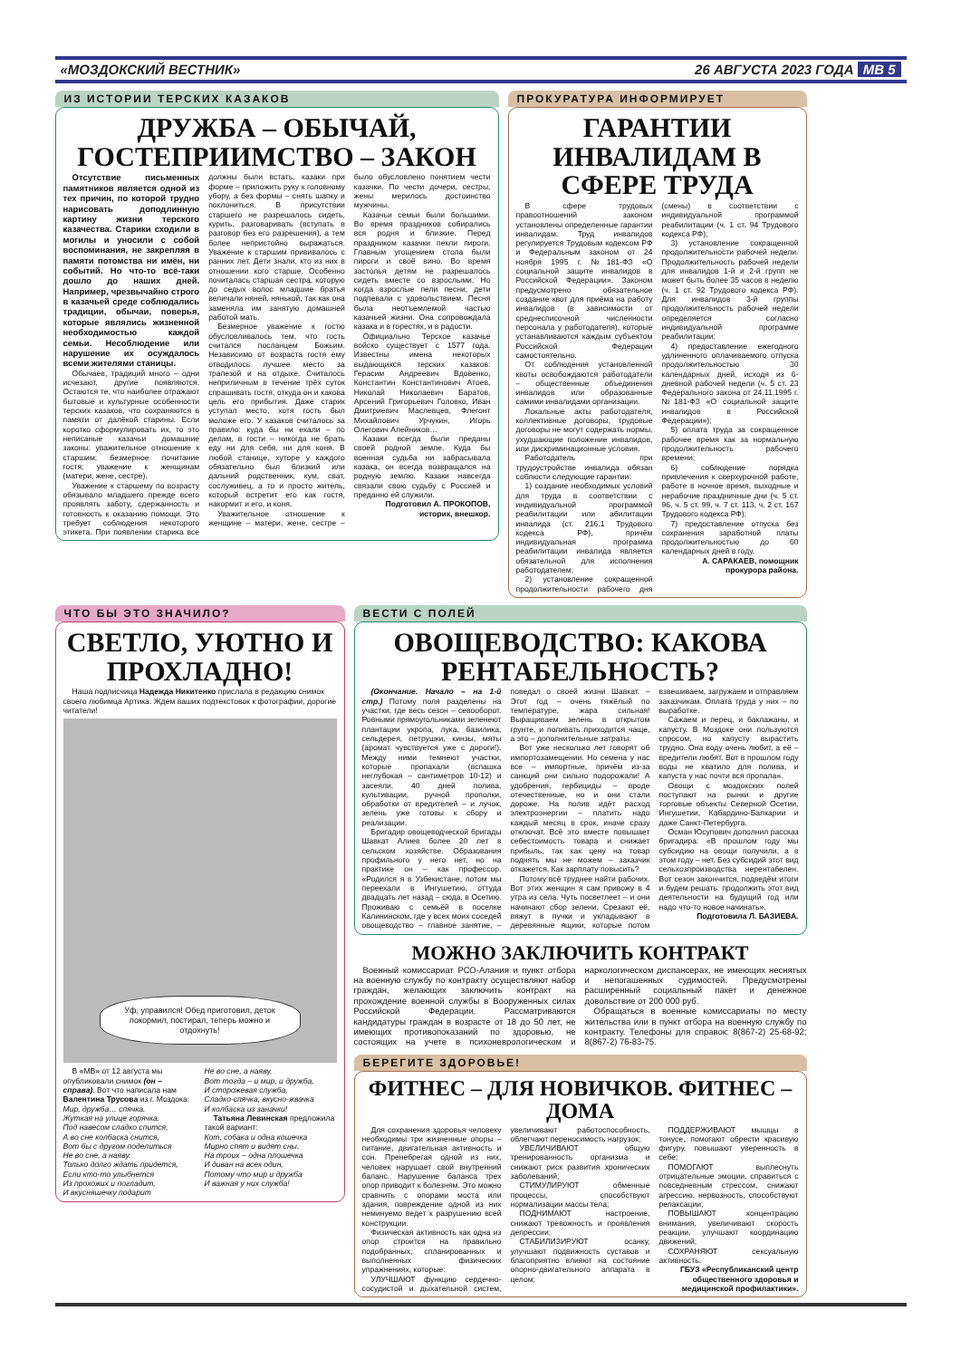«МОЗДОКСКИЙ ВЕСТНИК» 26 АВГУСТА 2023 ГОДА МВ 5
ИЗ ИСТОРИИ ТЕРСКИХ КАЗАКОВ
ДРУЖБА – ОБЫЧАЙ, ГОСТЕПРИИМСТВО – ЗАКОН
Отсутствие письменных памятников является одной из тех причин, по которой трудно нарисовать доподлинную картину жизни терского казачества. Старики сходили в могилы и уносили с собой воспоминания, не закрепляя в памяти потомства ни имён, ни событий. Но что-то всё-таки дошло до наших дней. Например, чрезвычайно строго в казачьей среде соблюдались традиции, обычаи, поверья, которые являлись жизненной необходимостью каждой семьи. Несоблюдение или нарушение их осуждалось всеми жителями станицы.
Обычаев, традиций много – одни исчезают, другие появляются. Остаются те, что наиболее отражают бытовые и культурные особенности терских казаков, что сохраняются в памяти от далёкой старины. Если коротко сформулировать их, то это неписаные казачьи домашние законы: уважительное отношение к старшим; безмерное почитание гостя; уважение к женщинам (матери, жене, сестре).
Уважение к старшему по возрасту обязывало младшего прежде всего проявлять заботу, сдержанность и готовность к оказанию помощи. Это требует соблюдения некоторого этикета. При появлении старика все должны были встать, казаки при форме – приложить руку к головному убору, а без формы – снять шапку и поклониться. В присутствии старшего не разрешалось сидеть, курить, разговаривать (вступать в разговор без его разрешения), а тем более непристойно выражаться. Уважение к старшим прививалось с ранних лет. Дети знали, кто из них в отношении кого старше. Особенно почиталась старшая сестра, которую до седых волос младшие братья величали няней, нянькой, так как она заменяла им занятую домашней работой мать.
Безмерное уважение к гостю обусловливалось тем, что гость считался посланцем Божьим. Независимо от возраста гостя ему отводилось лучшее место за трапезой и на отдыхе. Считалось неприличным в течение трёх суток спрашивать гостя, откуда он и какова цель его прибытия. Даже старик уступал место, хотя гость был моложе его. У казаков считалось за правило: куда бы ни ехали – по делам, в гости – никогда не брать еду ни для себя, ни для коня. В любой станице, хуторе у каждого обязательно был близкий или дальний родственник, кум, сват, сослуживец, а то и просто житель, который встретит его как гостя, накормит и его, и коня.
Уважительное отношение к женщине – матери, жене, сестре – было обусловлено понятием чести казачки. По чести дочери, сестры, жены мерилось достоинство мужчины.
Казачьи семьи были большими. Во время праздников собирались вся родня и близкие. Перед праздником казачки пекли пироги. Главным угощением стола были пироги и своё вино. Во время застолья детям не разрешалось сидеть вместе со взрослыми. Но когда взрослые пели песни, дети подпевали с удовольствием. Песня была неотъемлемой частью казачьей жизни. Она сопровождала казака и в горестях, и в радости.
Официально Терское казачье войско существует с 1577 года. Известны имена некоторых выдающихся терских казаков: Герасим Андреевич Вдовенко, Константин Константинович Атоев, Николай Николаевич Баратов, Арсений Григорьевич Головко, Иван Дмитриевич Маслевцев, Флегонт Михайлович Урчукин, Игорь Олегович Алейников…
Казаки всегда были преданы своей родной земле. Куда бы военная судьба ни забрасывала казака, он всегда возвращался на родную землю. Казаки навсегда связали свою судьбу с Россией и преданно ей служили.
Подготовил А. ПРОКОПОВ, историк, внешкор.
ПРОКУРАТУРА ИНФОРМИРУЕТ
ГАРАНТИИ ИНВАЛИДАМ В СФЕРЕ ТРУДА
В сфере трудовых правоотношений законом установлены определенные гарантии инвалидам. Труд инвалидов регулируется Трудовым кодексом РФ и Федеральным законом от 24 ноября 1995 г. №181-ФЗ «О социальной защите инвалидов в Российской Федерации». Законом предусмотрено обязательное создание квот для приёма на работу инвалидов (в зависимости от среднесписочной численности персонала у работодателя), которые устанавливаются каждым субъектом Российской Федерации самостоятельно.
От соблюдения установленной квоты освобождаются работодатели – общественные объединения инвалидов или образованные самими инвалидами организации.
Локальные акты работодателя, коллективные договоры, трудовые договоры не могут содержать нормы, ухудшающие положение инвалидов, или дискриминационные условия.
Работодатель при трудоустройстве инвалида обязан соблюсти следующие гарантии:
1) создание необходимых условий для труда в соответствии с индивидуальной программой реабилитации или абилитации инвалида (ст. 216.1 Трудового кодекса РФ), причём индивидуальная программа реабилитации инвалида является обязательной для исполнения работодателем;
2) установление сокращенной продолжительности рабочего дня (смены) в соответствии с индивидуальной программой реабилитации (ч. 1 ст. 94 Трудового кодекса РФ);
3) установление сокращенной продолжительности рабочей недели. Продолжительность рабочей недели для инвалидов 1-й и 2-й групп не может быть более 35 часов в неделю (ч. 1 ст. 92 Трудового кодекса РФ). Для инвалидов 3-й группы продолжительность рабочей недели определяется согласно индивидуальной программе реабилитации;
4) предоставление ежегодного удлиненного оплачиваемого отпуска продолжительностью 30 календарных дней, исходя из 6-дневной рабочей недели (ч. 5 ст. 23 Федерального закона от 24.11.1995 г. №181-ФЗ «О социальной защите инвалидов в Российской Федерации»);
5) оплата труда за сокращенное рабочее время как за нормальную продолжительность рабочего времени;
6) соблюдение порядка привлечения к сверхурочной работе, работе в ночное время, выходные и нерабочие праздничные дни (ч. 5 ст. 96, ч. 5 ст. 99, ч. 7 ст. 113, ч. 2 ст. 167 Трудового кодекса РФ);
7) предоставление отпуска без сохранения заработной платы продолжительностью до 60 календарных дней в году.
А. САРАКАЕВ, помощник прокурора района.
ЧТО БЫ ЭТО ЗНАЧИЛО?
СВЕТЛО, УЮТНО И ПРОХЛАДНО!
Наша подписчица Надежда Никитенко прислала в редакцию снимок своего любимца Артика. Ждем ваших подтекстовок к фотографии, дорогие читатели!
Уф, управился! Обед приготовил, деток покормил, постирал, теперь можно и отдохнуть!
В «МВ» от 12 августа мы опубликовали снимок (он – справа). Вот что написала нам Валентина Трусова из г. Моздока:
Мир, дружба… спячка.
Жуткая на улице горячка.
Под навесом сладко спится,
А во сне колбаска снится,
Вот бы с другом поделиться
Не во сне, а наяву.
Только долго ждать придется,
Если кто-то улыбнется
Из прохожих и погладит,
И вкусняшечку подарит
Не во сне, а наяву.
Вот тогда – и мир, и дружба,
И сторожевая служба,
Сладко-спячка, вкусно-жвачка
И колбаска из заначки!
Татьяна Левинская предложила такой вариант:
Кот, собака и одна кошечка
Мирно спят и видят сны.
На троих – одна плошечка
И диван на всех один,
Потому что мир и дружба
И важная у них служба!
ВЕСТИ С ПОЛЕЙ
ОВОЩЕВОДСТВО: КАКОВА РЕНТАБЕЛЬНОСТЬ?
(Окончание. Начало – на 1-й стр.) Потому поля разделены на участки, где весь сезон – севооборот. Ровными прямоугольниками зеленеют плантации укропа, лука, базилика, сельдерея, петрушки, кинзы, мяты (аромат чувствуется уже с дороги!). Между ними темнеют участки, которые пропахали (вспашка неглубокая – сантиметров 10-12) и засеяли. 40 дней полива, культивации, ручной прополки, обработки от вредителей – и лучок, зелень уже готовы к сбору и реализации.
Бригадир овощеводческой бригады Шавкат Алиев более 20 лет в сельском хозяйстве. Образования профильного у него нет, но на практике он – как профессор. «Родился я в Узбекистане, потом мы переехали в Ингушетию, оттуда двадцать лет назад – сюда, в Осетию. Проживаю с семьёй в поселке Калининском, где у всех моих соседей овощеводство – главное занятие, – поведал о своей жизни Шавкат. – Этот год – очень тяжёлый по температуре, жара сильная! Выращиваем зелень в открытом грунте, и поливать приходится чаще, а это – дополнительные затраты.
Вот уже несколько лет говорят об импортозамещении. Но семена у нас все – импортные, причём из-за санкций они сильно подорожали! А удобрения, гербициды – вроде отечественные, но и они стали дороже. На полив идёт расход электроэнергии – платить надо каждый месяц в срок, иначе сразу отключат. Всё это вместе повышает себестоимость товара и снижает прибыль, так как цену на товар поднять мы не можем – заказчик откажется. Как зарплату повысить?
Потому всё труднее найти рабочих. Вот этих женщин я сам привожу в 4 утра из села. Чуть посветлеет – и они начинают сбор зелени. Срезают её, вяжут в пучки и укладывают в деревянные ящики, которые потом взвешиваем, загружаем и отправляем заказчикам. Оплата труда у них – по выработке.
Сажаем и перец, и баклажаны, и капусту. В Моздоке они пользуются спросом, но капусту вырастить трудно. Она воду очень любит, а её – вредители любят. Вот в прошлом году воды не хватило для полива, и капуста у нас почти вся пропала».
Овощи с моздокских полей поступают на рынки и другие торговые объекты Северной Осетии, Ингушетии, Кабардино-Балкарии и даже Санкт-Петербурга.
Осман Юсупович дополнил рассказ бригадира: «В прошлом году мы субсидию на овощи получили, а в этом году – нет. Без субсидий этот вид сельхозпроизводства нерентабелен. Вот сезон закончится, подведём итоги и будем решать: продолжить этот вид деятельности на будущий год или надо что-то новое начинать».
Подготовила Л. БАЗИЕВА.
МОЖНО ЗАКЛЮЧИТЬ КОНТРАКТ
Военный комиссариат РСО-Алания и пункт отбора на военную службу по контракту осуществляют набор граждан, желающих заключить контракт на прохождение военной службы в Вооруженных силах Российской Федерации. Рассматриваются кандидатуры граждан в возрасте от 18 до 50 лет, не имеющих противопоказаний по здоровью, не состоящих на учете в психоневрологическом и наркологическом диспансерах, не имеющих неснятых и непогашенных судимостей. Предусмотрены расширенный социальный пакет и денежное довольствие от 200 000 руб.
Обращаться в военные комиссариаты по месту жительства или в пункт отбора на военную службу по контракту. Телефоны для справок: 8(867-2) 25-68-92; 8(867-2) 76-83-75.
БЕРЕГИТЕ ЗДОРОВЬЕ!
ФИТНЕС – ДЛЯ НОВИЧКОВ. ФИТНЕС – ДОМА
Для сохранения здоровья человеку необходимы три жизненные опоры – питание, двигательная активность и сон. Пренебрегая одной из них, человек нарушает свой внутренний баланс. Нарушение баланса трех опор приводит к болезням. Это можно сравнить с опорами моста или здания, повреждение одной из них неминуемо ведет к разрушению всей конструкции.
Физическая активность как одна из опор строится на правильно подобранных, спланированных и выполненных физических упражнениях, которые:
УЛУЧШАЮТ функцию сердечно-сосудистой и дыхательной систем, увеличивают работоспособность, облегчают переносимость нагрузок;
УВЕЛИЧИВАЮТ общую тренированность организма и снижают риск развития хронических заболеваний;
СТИМУЛИРУЮТ обменные процессы, способствуют нормализации массы тела;
ПОДНИМАЮТ настроение, снижают тревожность и проявления депрессии;
СТАБИЛИЗИРУЮТ осанку, улучшают подвижность суставов и благоприятно влияют на состояние опорно-двигательного аппарата в целом;
ПОДДЕРЖИВАЮТ мышцы в тонусе, помогают обрести красивую фигуру, повышают уверенность в себе;
ПОМОГАЮТ выплеснуть отрицательные эмоции, справиться с повседневным стрессом, снижают агрессию, нервозность, способствуют релаксации;
ПОВЫШАЮТ концентрацию внимания, увеличивают скорость реакции, улучшают координацию движений;
СОХРАНЯЮТ сексуальную активность.
ГБУЗ «Республиканский центр общественного здоровья и медицинской профилактики».